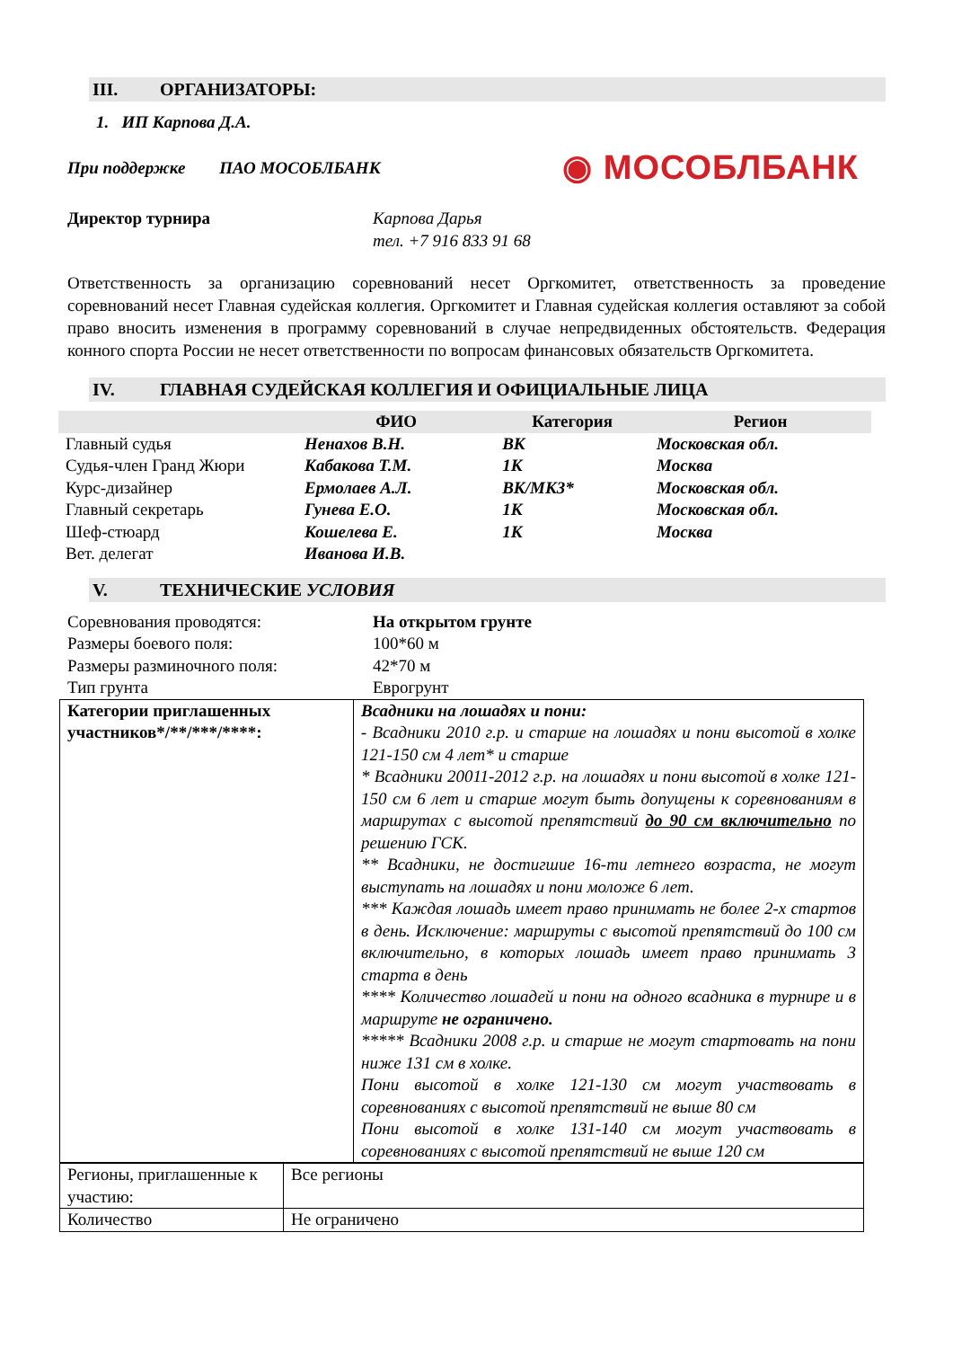III. ОРГАНИЗАТОРЫ:
1. ИП Карпова Д.А.
При поддержке ПАО МОСОБЛБАНК
◉ МОСОБЛБАНК
Директор турнира Карпова Дарья
тел. +7 916 833 91 68
Ответственность за организацию соревнований несет Оргкомитет, ответственность за проведение соревнований несет Главная судейская коллегия. Оргкомитет и Главная судейская коллегия оставляют за собой право вносить изменения в программу соревнований в случае непредвиденных обстоятельств. Федерация конного спорта России не несет ответственности по вопросам финансовых обязательств Оргкомитета.
IV. ГЛАВНАЯ СУДЕЙСКАЯ КОЛЛЕГИЯ И ОФИЦИАЛЬНЫЕ ЛИЦА
| | ФИО | Категория | Регион |
| --- | --- | --- | --- |
| Главный судья | Ненахов В.Н. | ВК | Московская обл. |
| Судья-член Гранд Жюри | Кабакова Т.М. | 1К | Москва |
| Курс-дизайнер | Ермолаев А.Л. | ВК/МК3* | Московская обл. |
| Главный секретарь | Гунева Е.О. | 1К | Московская обл. |
| Шеф-стюард | Кошелева Е. | 1К | Москва |
| Вет. делегат | Иванова И.В. | | |
V. ТЕХНИЧЕСКИЕ УСЛОВИЯ
| Соревнования проводятся: | На открытом грунте |
| Размеры боевого поля: | 100*60 м |
| Размеры разминочного поля: | 42*70 м |
| Тип грунта | Еврогрунт |
| Категории приглашенных участников*/**/***/****: | Всадники на лошадях и пони: - Всадники 2010 г.р. и старше на лошадях и пони высотой в холке 121-150 см 4 лет* и старше * Всадники 20011-2012 г.р. на лошадях и пони высотой в холке 121-150 см 6 лет и старше могут быть допущены к соревнованиям в маршрутах с высотой препятствий до 90 см включительно по решению ГСК. ** Всадники, не достигшие 16-ти летнего возраста, не могут выступать на лошадях и пони моложе 6 лет. *** Каждая лошадь имеет право принимать не более 2-х стартов в день. Исключение: маршруты с высотой препятствий до 100 см включительно, в которых лошадь имеет право принимать 3 старта в день **** Количество лошадей и пони на одного всадника в турнире и в маршруте не ограничено. ***** Всадники 2008 г.р. и старше не могут стартовать на пони ниже 131 см в холке. Пони высотой в холке 121-130 см могут участвовать в соревнованиях с высотой препятствий не выше 80 см Пони высотой в холке 131-140 см могут участвовать в соревнованиях с высотой препятствий не выше 120 см |
| Регионы, приглашенные к участию: | Все регионы |
| Количество | Не ограничено |